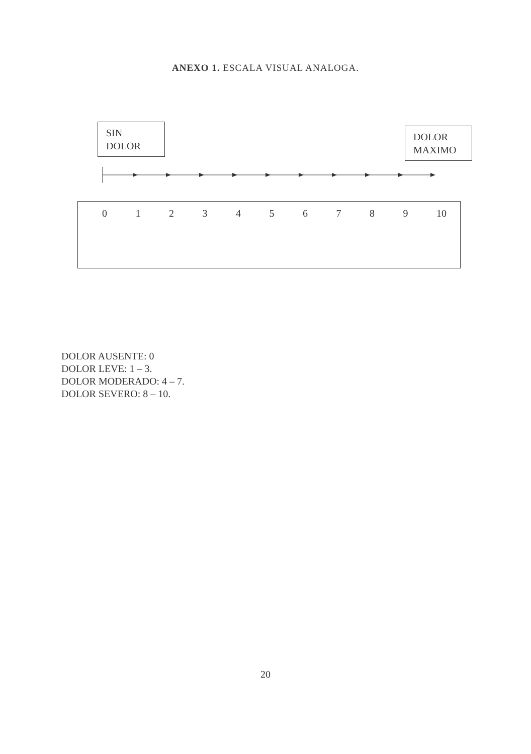ANEXO 1. ESCALA VISUAL ANALOGA.
SIN
DOLOR
DOLOR
MAXIMO
0123456789 10
DOLOR AUSENTE: 0
DOLOR LEVE: 1 – 3.
DOLOR MODERADO: 4 – 7.
DOLOR SEVERO: 8 – 10.
20